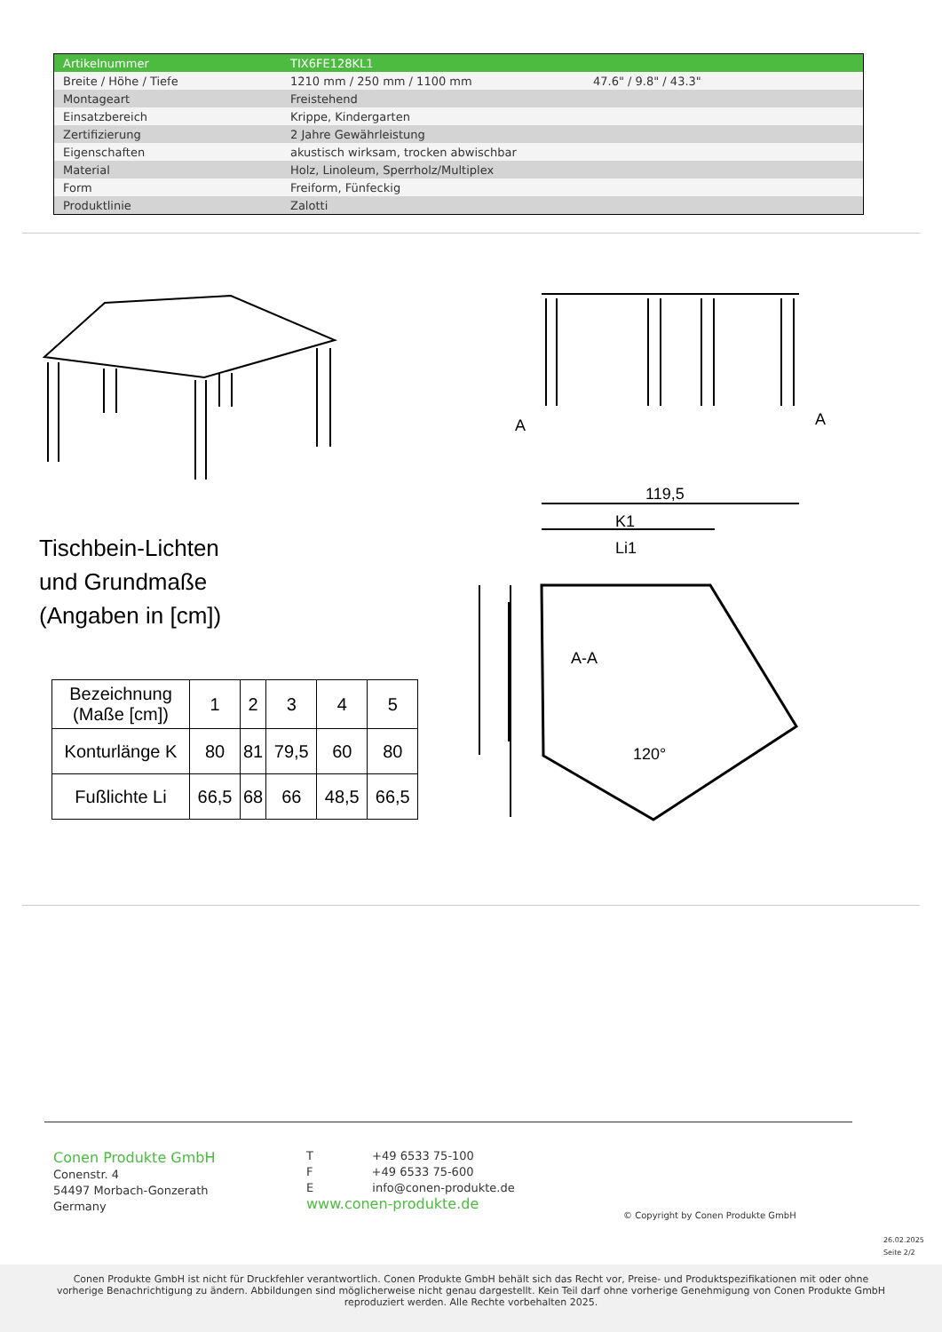| Artikelnummer | TIX6FE128KL1 | |
| Breite / Höhe / Tiefe | 1210 mm / 250 mm / 1100 mm | 47.6" / 9.8" / 43.3" |
| Montageart | Freistehend | |
| Einsatzbereich | Krippe, Kindergarten | |
| Zertifizierung | 2 Jahre Gewährleistung | |
| Eigenschaften | akustisch wirksam, trocken abwischbar | |
| Material | Holz, Linoleum, Sperrholz/Multiplex | |
| Form | Freiform, Fünfeckig | |
| Produktlinie | Zalotti | |
119,5
K1
Li1
A-A
120°
A
A
Tischbein-Lichten
und Grundmaße
(Angaben in [cm])
| Bezeichnung (Maße [cm]) | 1 | 2 | 3 | 4 | 5 |
| Konturlänge K | 80 | 81 | 79,5 | 60 | 80 |
| Fußlichte Li | 66,5 | 68 | 66 | 48,5 | 66,5 |
Conen Produkte GmbH
Conenstr. 4
54497 Morbach-Gonzerath
Germany
T +49 6533 75-100
F +49 6533 75-600
E info@conen-produkte.de
www.conen-produkte.de
© Copyright by Conen Produkte GmbH
26.02.2025
Seite 2/2
Conen Produkte GmbH ist nicht für Druckfehler verantwortlich. Conen Produkte GmbH behält sich das Recht vor, Preise- und Produktspezifikationen mit oder ohne
vorherige Benachrichtigung zu ändern. Abbildungen sind möglicherweise nicht genau dargestellt. Kein Teil darf ohne vorherige Genehmigung von Conen Produkte GmbH
reproduziert werden. Alle Rechte vorbehalten 2025.